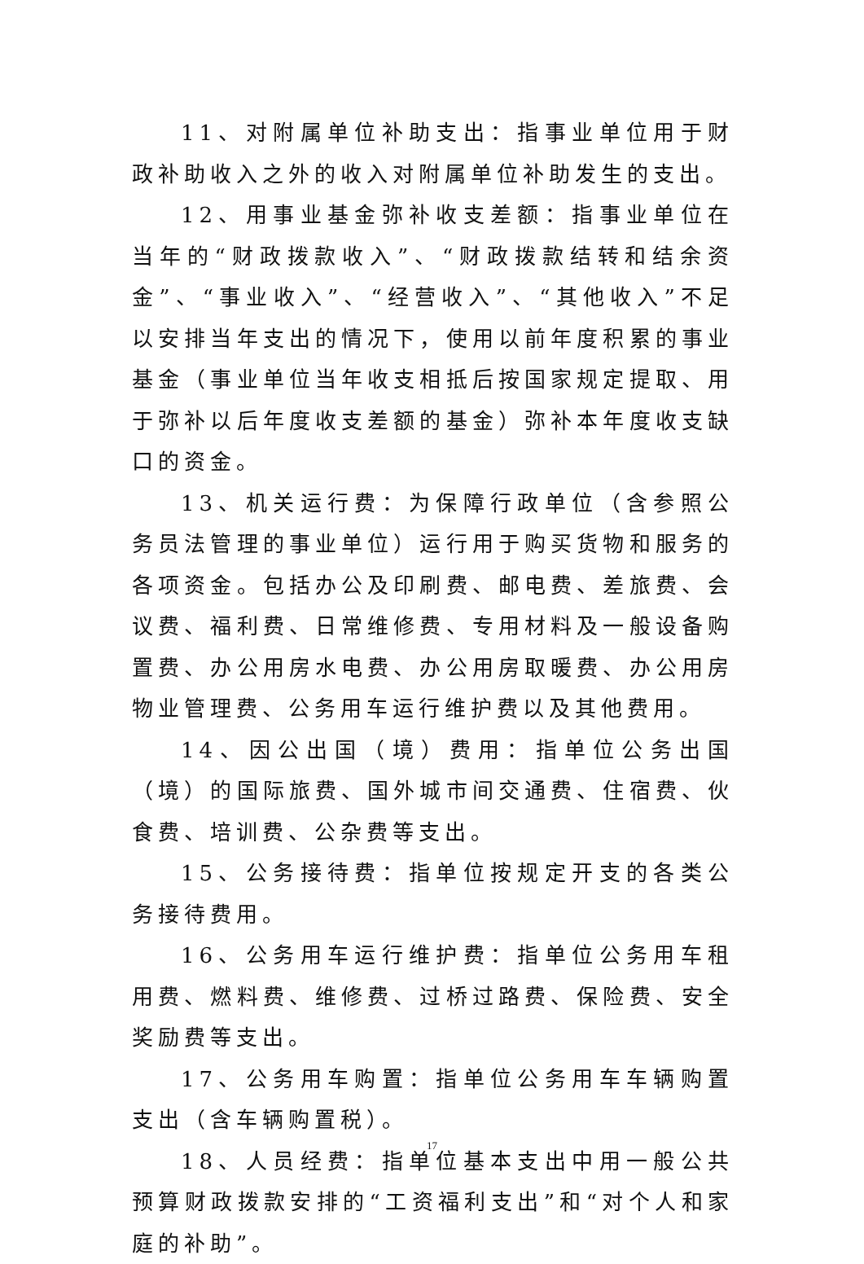11、对附属单位补助支出：指事业单位用于财政补助收入之外的收入对附属单位补助发生的支出。
12、用事业基金弥补收支差额：指事业单位在当年的“财政拨款收入”、“财政拨款结转和结余资金”、“事业收入”、“经营收入”、“其他收入”不足以安排当年支出的情况下，使用以前年度积累的事业基金（事业单位当年收支相抵后按国家规定提取、用于弥补以后年度收支差额的基金）弥补本年度收支缺口的资金。
13、机关运行费：为保障行政单位（含参照公务员法管理的事业单位）运行用于购买货物和服务的各项资金。包括办公及印刷费、邮电费、差旅费、会议费、福利费、日常维修费、专用材料及一般设备购置费、办公用房水电费、办公用房取暖费、办公用房物业管理费、公务用车运行维护费以及其他费用。
14、因公出国（境）费用：指单位公务出国（境）的国际旅费、国外城市间交通费、住宿费、伙食费、培训费、公杂费等支出。
15、公务接待费：指单位按规定开支的各类公务接待费用。
16、公务用车运行维护费：指单位公务用车租用费、燃料费、维修费、过桥过路费、保险费、安全奖励费等支出。
17、公务用车购置：指单位公务用车车辆购置支出（含车辆购置税）。
18、人员经费：指单位基本支出中用一般公共预算财政拨款安排的“工资福利支出”和“对个人和家庭的补助”。
17